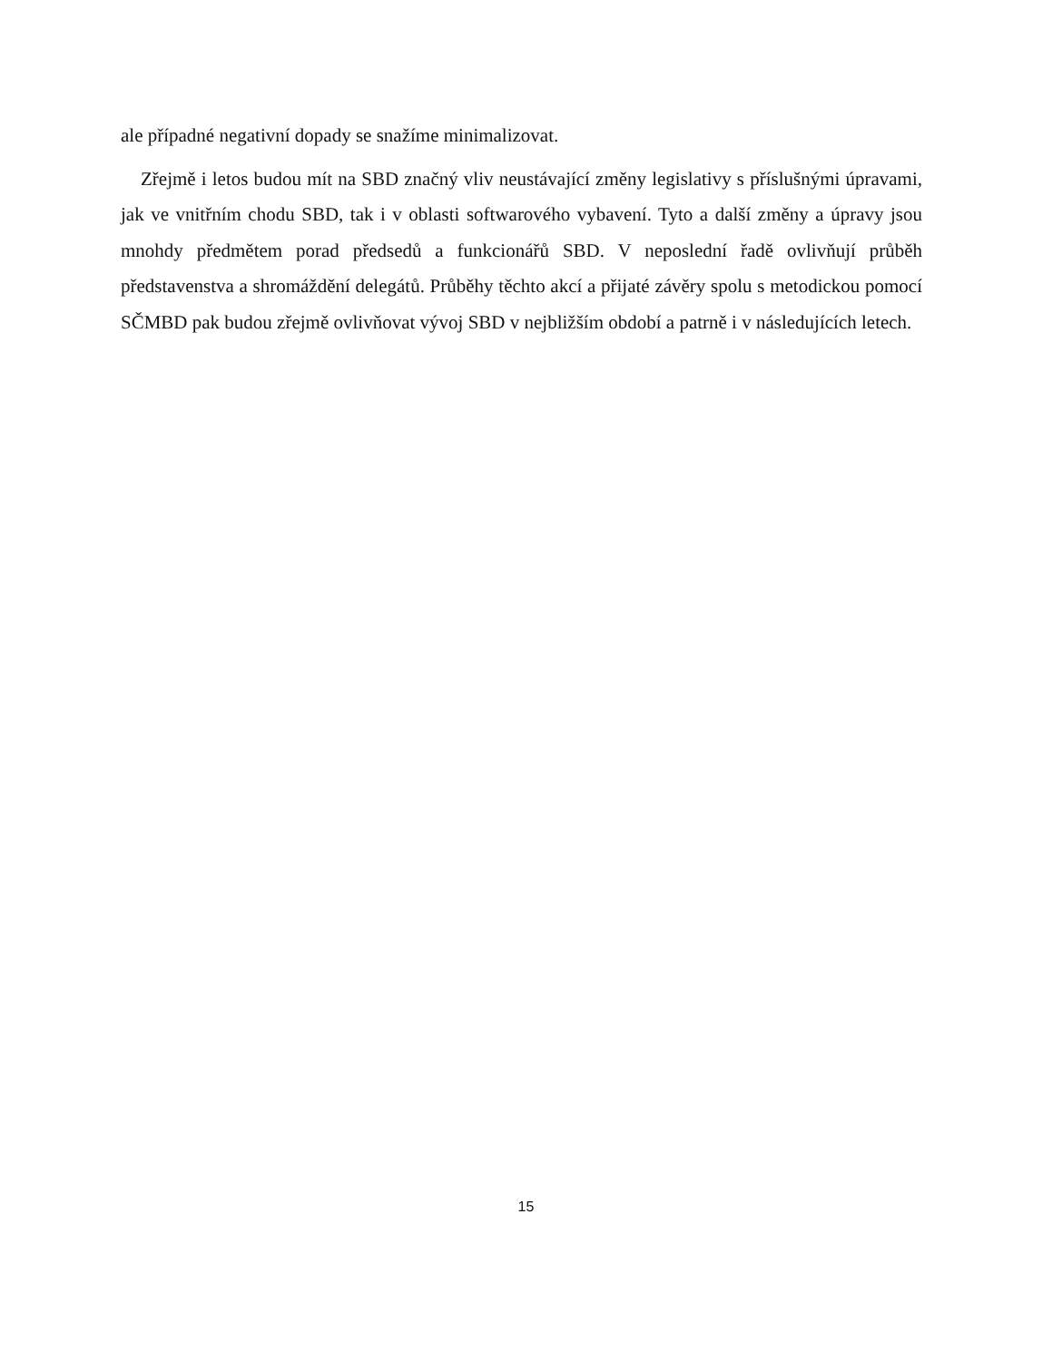ale případné negativní dopady se snažíme minimalizovat.
Zřejmě i letos budou mít na SBD značný vliv neustávající změny legislativy s příslušnými úpravami, jak ve vnitřním chodu SBD, tak i v oblasti softwarového vybavení. Tyto a další změny a úpravy jsou mnohdy předmětem porad předsedů a funkcionářů SBD. V neposlední řadě ovlivňují průběh představenstva a shromáždění delegátů. Průběhy těchto akcí a přijaté závěry spolu s metodickou pomocí SČMBD pak budou zřejmě ovlivňovat vývoj SBD v nejbližším období a patrně i v následujících letech.
15